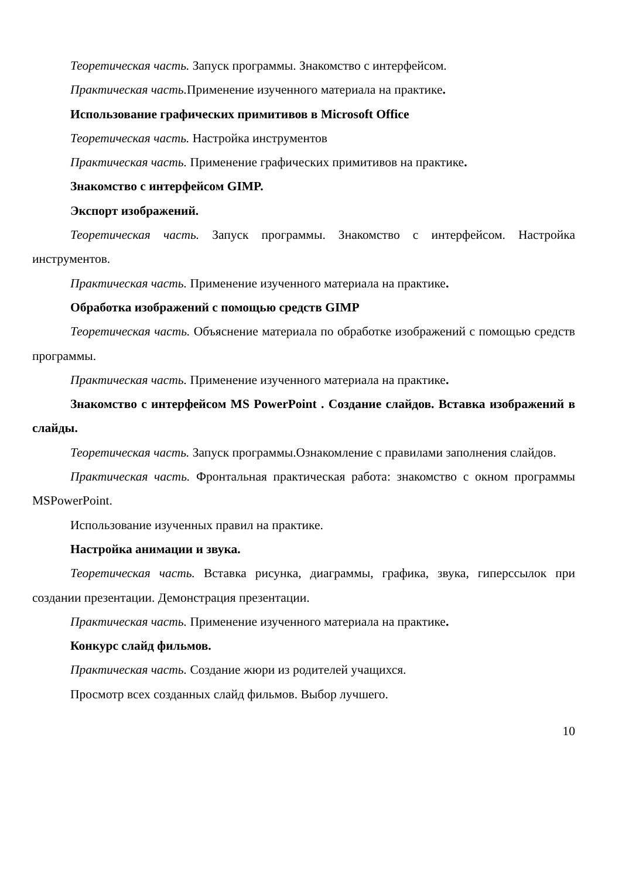Теоретическая часть. Запуск программы. Знакомство с интерфейсом.
Практическая часть. Применение изученного материала на практике.
Использование графических примитивов в Microsoft Office
Теоретическая часть. Настройка инструментов
Практическая часть. Применение графических примитивов на практике.
Знакомство с интерфейсом GIMP.
Экспорт изображений.
Теоретическая часть. Запуск программы. Знакомство с интерфейсом. Настройка инструментов.
Практическая часть. Применение изученного материала на практике.
Обработка изображений с помощью средств GIMP
Теоретическая часть. Объяснение материала по обработке изображений с помощью средств программы.
Практическая часть. Применение изученного материала на практике.
Знакомство с интерфейсом MS PowerPoint . Создание слайдов. Вставка изображений в слайды.
Теоретическая часть. Запуск программы.Ознакомление с правилами заполнения слайдов.
Практическая часть. Фронтальная практическая работа: знакомство с окном программы MSPowerPoint.
Использование изученных правил на практике.
Настройка анимации и звука.
Теоретическая часть. Вставка рисунка, диаграммы, графика, звука, гиперссылок при создании презентации. Демонстрация презентации.
Практическая часть. Применение изученного материала на практике.
Конкурс слайд фильмов.
Практическая часть. Создание жюри из родителей учащихся.
Просмотр всех созданных слайд фильмов. Выбор лучшего.
10